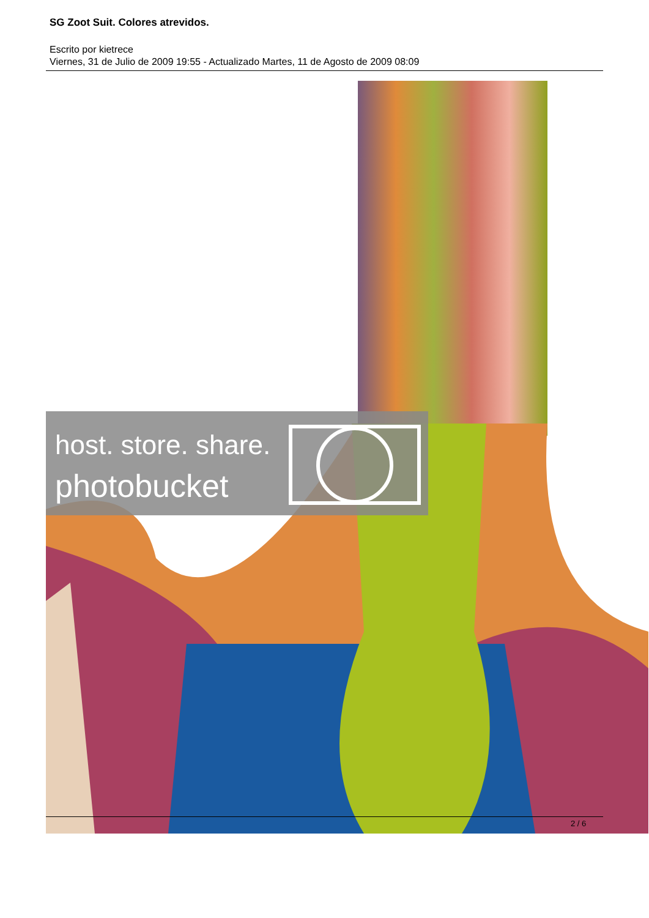SG Zoot Suit. Colores atrevidos.
Escrito por kietrece
Viernes, 31 de Julio de 2009 19:55 - Actualizado Martes, 11 de Agosto de 2009 08:09
host. store. share.
photobucket
2 / 6